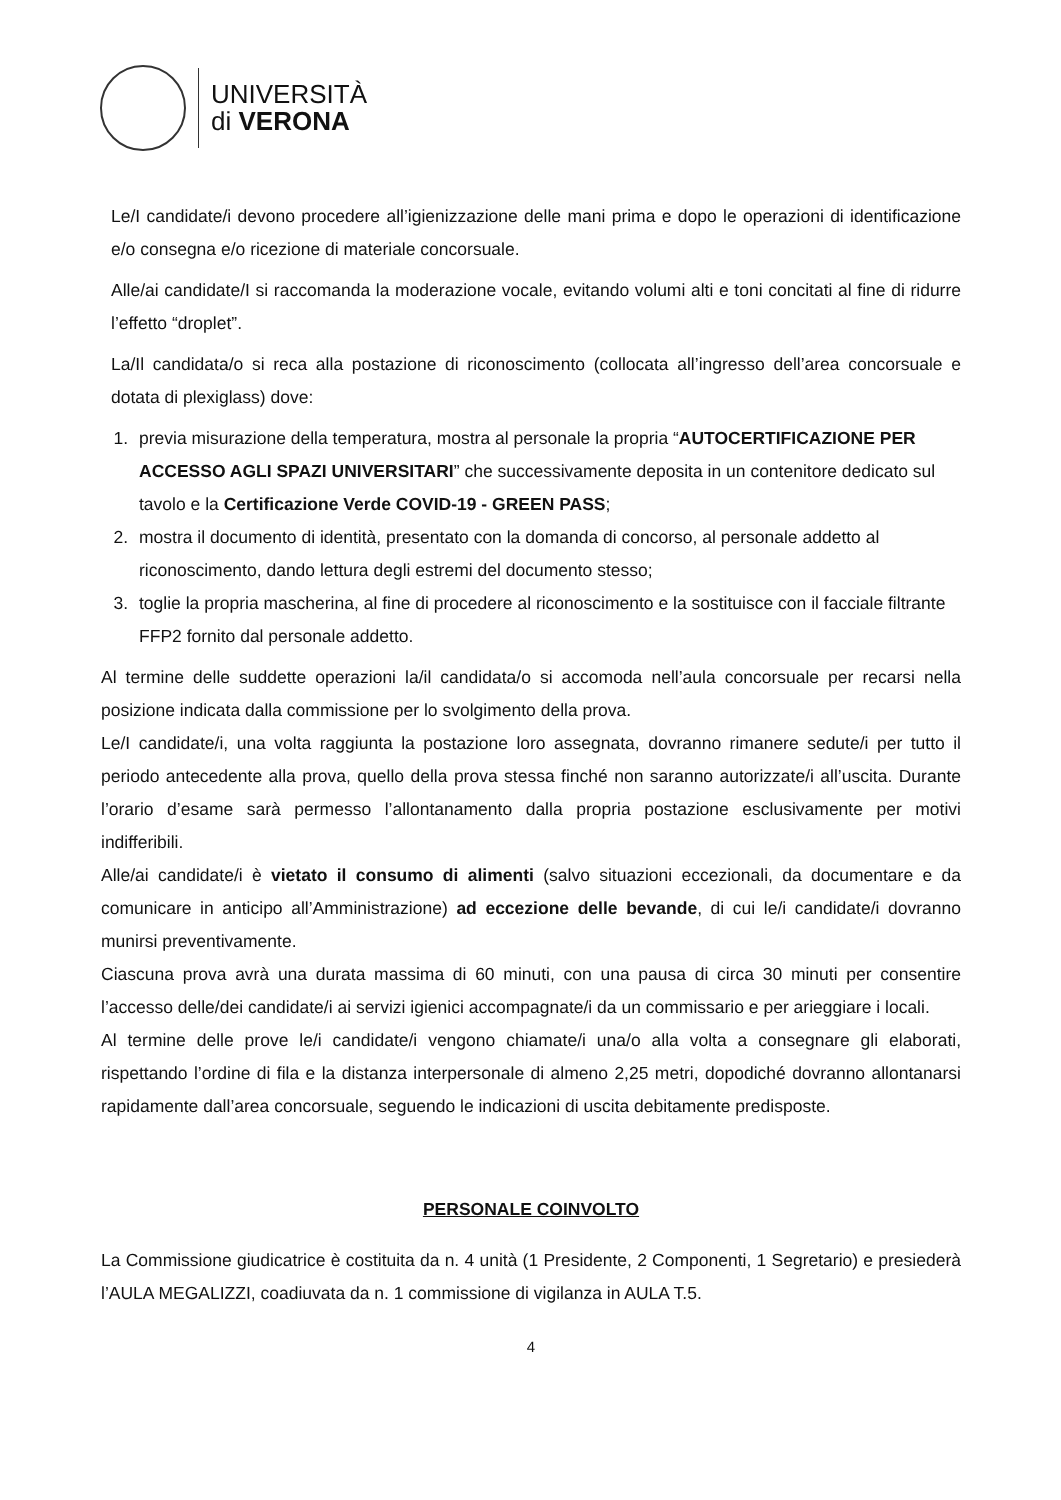UNIVERSITÀ
di VERONA
Le/I candidate/i devono procedere all’igienizzazione delle mani prima e dopo le operazioni di identificazione e/o consegna e/o ricezione di materiale concorsuale.
Alle/ai candidate/I si raccomanda la moderazione vocale, evitando volumi alti e toni concitati al fine di ridurre l’effetto “droplet”.
La/Il candidata/o si reca alla postazione di riconoscimento (collocata all’ingresso dell’area concorsuale e dotata di plexiglass) dove:
1. previa misurazione della temperatura, mostra al personale la propria “AUTOCERTIFICAZIONE PER ACCESSO AGLI SPAZI UNIVERSITARI” che successivamente deposita in un contenitore dedicato sul tavolo e la Certificazione Verde COVID-19 - GREEN PASS;
2. mostra il documento di identità, presentato con la domanda di concorso, al personale addetto al riconoscimento, dando lettura degli estremi del documento stesso;
3. toglie la propria mascherina, al fine di procedere al riconoscimento e la sostituisce con il facciale filtrante FFP2 fornito dal personale addetto.
Al termine delle suddette operazioni la/il candidata/o si accomoda nell’aula concorsuale per recarsi nella posizione indicata dalla commissione per lo svolgimento della prova.
Le/I candidate/i, una volta raggiunta la postazione loro assegnata, dovranno rimanere sedute/i per tutto il periodo antecedente alla prova, quello della prova stessa finché non saranno autorizzate/i all’uscita. Durante l’orario d’esame sarà permesso l’allontanamento dalla propria postazione esclusivamente per motivi indifferibili.
Alle/ai candidate/i è vietato il consumo di alimenti (salvo situazioni eccezionali, da documentare e da comunicare in anticipo all’Amministrazione) ad eccezione delle bevande, di cui le/i candidate/i dovranno munirsi preventivamente.
Ciascuna prova avrà una durata massima di 60 minuti, con una pausa di circa 30 minuti per consentire l’accesso delle/dei candidate/i ai servizi igienici accompagnate/i da un commissario e per arieggiare i locali.
Al termine delle prove le/i candidate/i vengono chiamate/i una/o alla volta a consegnare gli elaborati, rispettando l’ordine di fila e la distanza interpersonale di almeno 2,25 metri, dopodiché dovranno allontanarsi rapidamente dall’area concorsuale, seguendo le indicazioni di uscita debitamente predisposte.
PERSONALE COINVOLTO
La Commissione giudicatrice è costituita da n. 4 unità (1 Presidente, 2 Componenti, 1 Segretario) e presiederà l’AULA MEGALIZZI, coadiuvata da n. 1 commissione di vigilanza in AULA T.5.
4